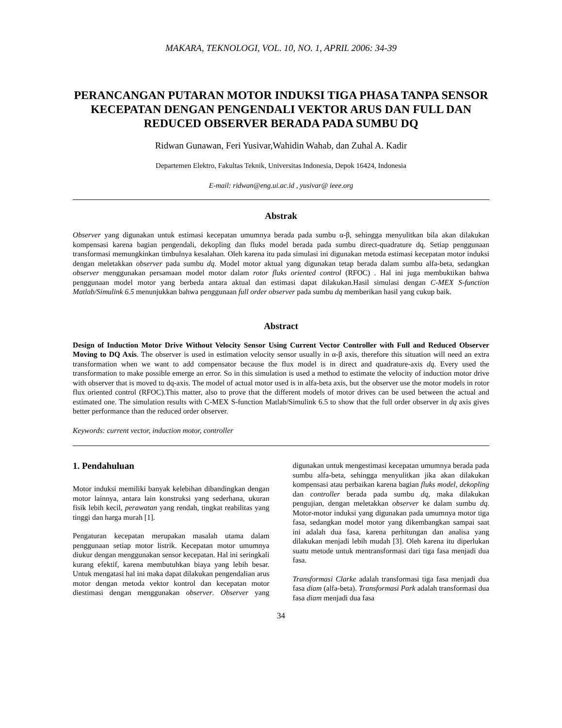MAKARA, TEKNOLOGI, VOL. 10, NO. 1, APRIL 2006: 34-39
PERANCANGAN PUTARAN MOTOR INDUKSI TIGA PHASA TANPA SENSOR KECEPATAN DENGAN PENGENDALI VEKTOR ARUS DAN FULL DAN REDUCED OBSERVER BERADA PADA SUMBU DQ
Ridwan Gunawan, Feri Yusivar,Wahidin Wahab, dan Zuhal A. Kadir
Departemen Elektro, Fakultas Teknik, Universitas Indonesia, Depok 16424, Indonesia
E-mail: ridwan@eng.ui.ac.id , yusivar@ ieee.org
Abstrak
Observer yang digunakan untuk estimasi kecepatan umumnya berada pada sumbu α-β, sehingga menyulitkan bila akan dilakukan kompensasi karena bagian pengendali, dekopling dan fluks model berada pada sumbu direct-quadrature dq. Setiap penggunaan transformasi memungkinkan timbulnya kesalahan. Oleh karena itu pada simulasi ini digunakan metoda estimasi kecepatan motor induksi dengan meletakkan observer pada sumbu dq. Model motor aktual yang digunakan tetap berada dalam sumbu alfa-beta, sedangkan observer menggunakan persamaan model motor dalam rotor fluks oriented control (RFOC) . Hal ini juga membuktikan bahwa penggunaan model motor yang berbeda antara aktual dan estimasi dapat dilakukan.Hasil simulasi dengan C-MEX S-function Matlab/Simulink 6.5 menunjukkan bahwa penggunaan full order observer pada sumbu dq memberikan hasil yang cukup baik.
Abstract
Design of Induction Motor Drive Without Velocity Sensor Using Current Vector Controller with Full and Reduced Observer Moving to DQ Axis. The observer is used in estimation velocity sensor usually in α-β axis, therefore this situation will need an extra transformation when we want to add compensator because the flux model is in direct and quadrature-axis dq. Every used the transformation to make possible emerge an error. So in this simulation is used a method to estimate the velocity of induction motor drive with observer that is moved to dq-axis. The model of actual motor used is in alfa-beta axis, but the observer use the motor models in rotor flux oriented control (RFOC).This matter, also to prove that the different models of motor drives can be used between the actual and estimated one. The simulation results with C-MEX S-function Matlab/Simulink 6.5 to show that the full order observer in dq axis gives better performance than the reduced order observer.
Keywords: current vector, induction motor, controller
1. Pendahuluan
Motor induksi memiliki banyak kelebihan dibandingkan dengan motor lainnya, antara lain konstruksi yang sederhana, ukuran fisik lebih kecil, perawatan yang rendah, tingkat reabilitas yang tinggi dan harga murah [1].
Pengaturan kecepatan merupakan masalah utama dalam penggunaan setiap motor listrik. Kecepatan motor umumnya diukur dengan menggunakan sensor kecepatan. Hal ini seringkali kurang efektif, karena membutuhkan biaya yang lebih besar. Untuk mengatasi hal ini maka dapat dilakukan pengendalian arus motor dengan metoda vektor kontrol dan kecepatan motor diestimasi dengan menggunakan observer. Observer yang digunakan untuk mengestimasi kecepatan umumnya berada pada sumbu alfa-beta, sehingga menyulitkan jika akan dilakukan kompensasi atau perbaikan karena bagian fluks model, dekopling dan controller berada pada sumbu dq, maka dilakukan pengujian, dengan meletakkan observer ke dalam sumbu dq. Motor-motor induksi yang digunakan pada umumnya motor tiga fasa, sedangkan model motor yang dikembangkan sampai saat ini adalah dua fasa, karena perhitungan dan analisa yang dilakukan menjadi lebih mudah [3]. Oleh karena itu diperlukan suatu metode untuk mentransformasi dari tiga fasa menjadi dua fasa.
Transformasi Clarke adalah transformasi tiga fasa menjadi dua fasa diam (alfa-beta). Transformasi Park adalah transformasi dua fasa diam menjadi dua fasa
34